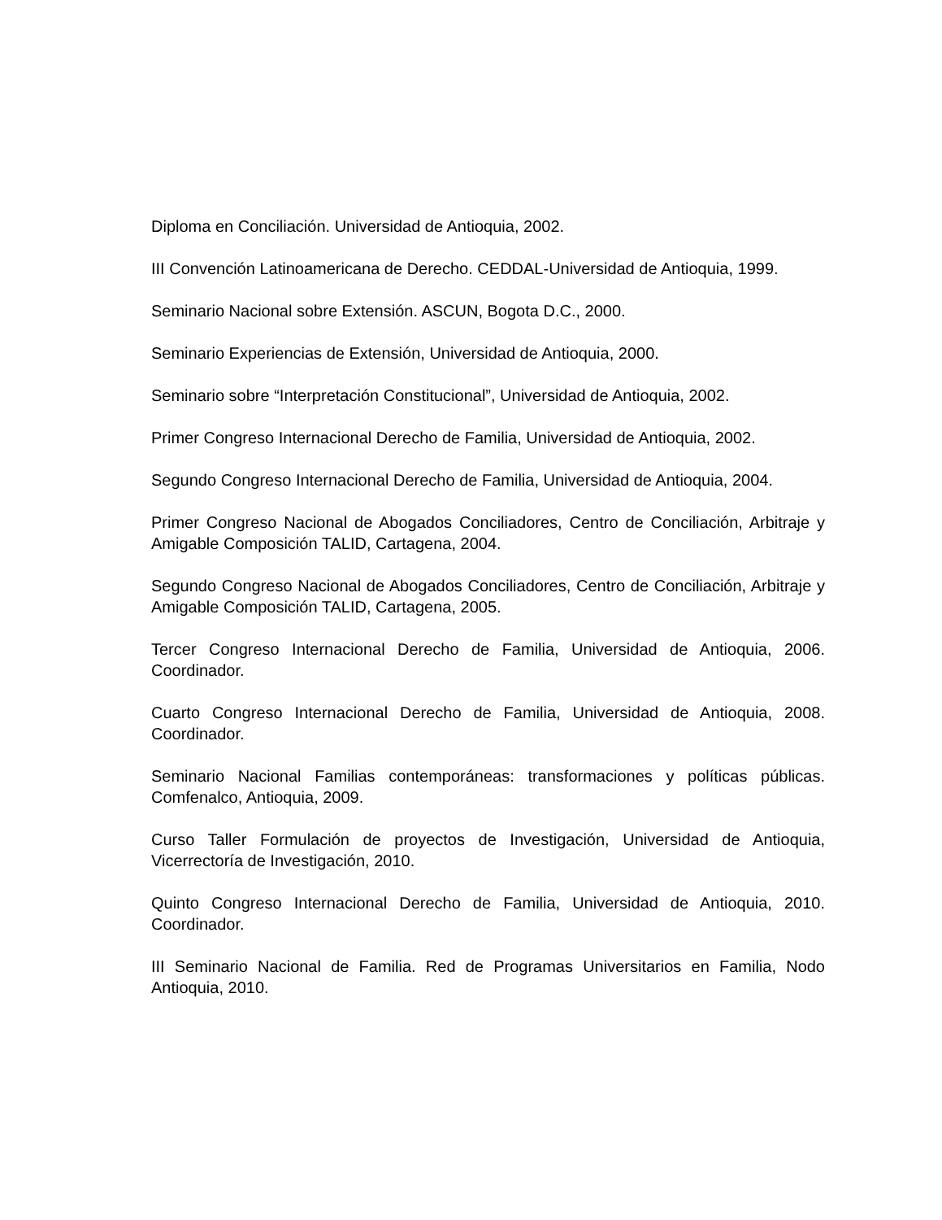Diploma en Conciliación. Universidad de Antioquia, 2002.
III Convención Latinoamericana de Derecho. CEDDAL-Universidad de Antioquia, 1999.
Seminario Nacional sobre Extensión. ASCUN, Bogota D.C., 2000.
Seminario Experiencias de Extensión, Universidad de Antioquia, 2000.
Seminario sobre “Interpretación Constitucional”, Universidad de Antioquia, 2002.
Primer Congreso Internacional Derecho de Familia, Universidad de Antioquia, 2002.
Segundo Congreso Internacional Derecho de Familia, Universidad de Antioquia, 2004.
Primer Congreso Nacional de Abogados Conciliadores, Centro de Conciliación, Arbitraje y Amigable Composición TALID, Cartagena, 2004.
Segundo Congreso Nacional de Abogados Conciliadores, Centro de Conciliación, Arbitraje y Amigable Composición TALID, Cartagena, 2005.
Tercer Congreso Internacional Derecho de Familia, Universidad de Antioquia, 2006. Coordinador.
Cuarto Congreso Internacional Derecho de Familia, Universidad de Antioquia, 2008. Coordinador.
Seminario Nacional Familias contemporáneas: transformaciones y políticas públicas. Comfenalco, Antioquia, 2009.
Curso Taller Formulación de proyectos de Investigación, Universidad de Antioquia, Vicerrectoría de Investigación, 2010.
Quinto Congreso Internacional Derecho de Familia, Universidad de Antioquia, 2010. Coordinador.
III Seminario Nacional de Familia. Red de Programas Universitarios en Familia, Nodo Antioquia, 2010.